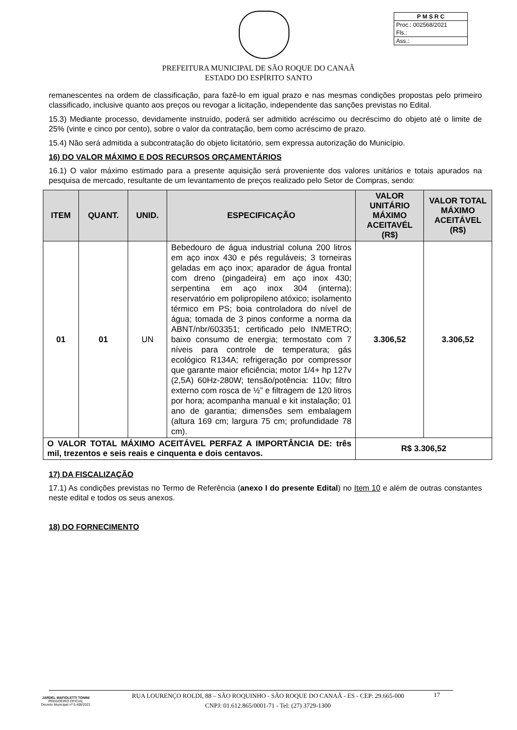P M S R C
Proc.: 002568/2021
Fls.:
Ass.:
PREFEITURA MUNICIPAL DE SÃO ROQUE DO CANAÃ
ESTADO DO ESPÍRITO SANTO
remanescentes na ordem de classificação, para fazê-lo em igual prazo e nas mesmas condições propostas pelo primeiro classificado, inclusive quanto aos preços ou revogar a licitação, independente das sanções previstas no Edital.
15.3) Mediante processo, devidamente instruído, poderá ser admitido acréscimo ou decréscimo do objeto até o limite de 25% (vinte e cinco por cento), sobre o valor da contratação, bem como acréscimo de prazo.
15.4) Não será admitida a subcontratação do objeto licitatório, sem expressa autorização do Município.
16) DO VALOR MÁXIMO E DOS RECURSOS ORÇAMENTÁRIOS
16.1) O valor máximo estimado para a presente aquisição será proveniente dos valores unitários e totais apurados na pesquisa de mercado, resultante de um levantamento de preços realizado pelo Setor de Compras, sendo:
| ITEM | QUANT. | UNID. | ESPECIFICAÇÃO | VALOR UNITÁRIO MÁXIMO ACEITAVÉL (R$) | VALOR TOTAL MÁXIMO ACEITÁVEL (R$) |
| --- | --- | --- | --- | --- | --- |
| 01 | 01 | UN | Bebedouro de água industrial coluna 200 litros em aço inox 430 e pés reguláveis; 3 torneiras geladas em aço inox; aparador de água frontal com dreno (pingadeira) em aço inox 430; serpentina em aço inox 304 (interna); reservatório em polipropileno atóxico; isolamento térmico em PS; boia controladora do nível de água; tomada de 3 pinos conforme a norma da ABNT/nbr/603351; certificado pelo INMETRO; baixo consumo de energia; termostato com 7 níveis para controle de temperatura; gás ecológico R134A; refrigeração por compressor que garante maior eficiência; motor 1/4+ hp 127v (2,5A) 60Hz-280W; tensão/potência: 110v; filtro externo com rosca de ½” e filtragem de 120 litros por hora; acompanha manual e kit instalação; 01 ano de garantia; dimensões sem embalagem (altura 169 cm; largura 75 cm; profundidade 78 cm). | 3.306,52 | 3.306,52 |
| O VALOR TOTAL MÁXIMO ACEITÁVEL PERFAZ A IMPORTÂNCIA DE: três mil, trezentos e seis reais e cinquenta e dois centavos. | | | | R$ 3.306,52 | |
17) DA FISCALIZAÇÃO
17.1) As condições previstas no Termo de Referência (anexo I do presente Edital) no Item 10 e além de outras constantes neste edital e todos os seus anexos.
18) DO FORNECIMENTO
JARDEL MAFIOLETTI TONINI
PREGOEIRO OFICIAL
Decreto Municipal nº 5.408/2021
RUA LOURENÇO ROLDI, 88 – SÃO ROQUINHO - SÃO ROQUE DO CANAÃ - ES - CEP: 29.665-000
CNPJ: 01.612.865/0001-71 - Tel: (27) 3729-1300
17